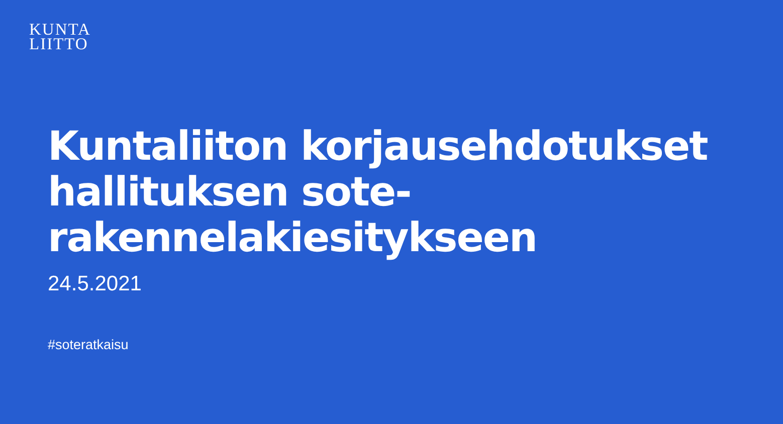KUNTA
LIITTO
Kuntaliiton korjausehdotukset
hallituksen sote-
rakennelakiesitykseen
24.5.2021
#soteratkaisu